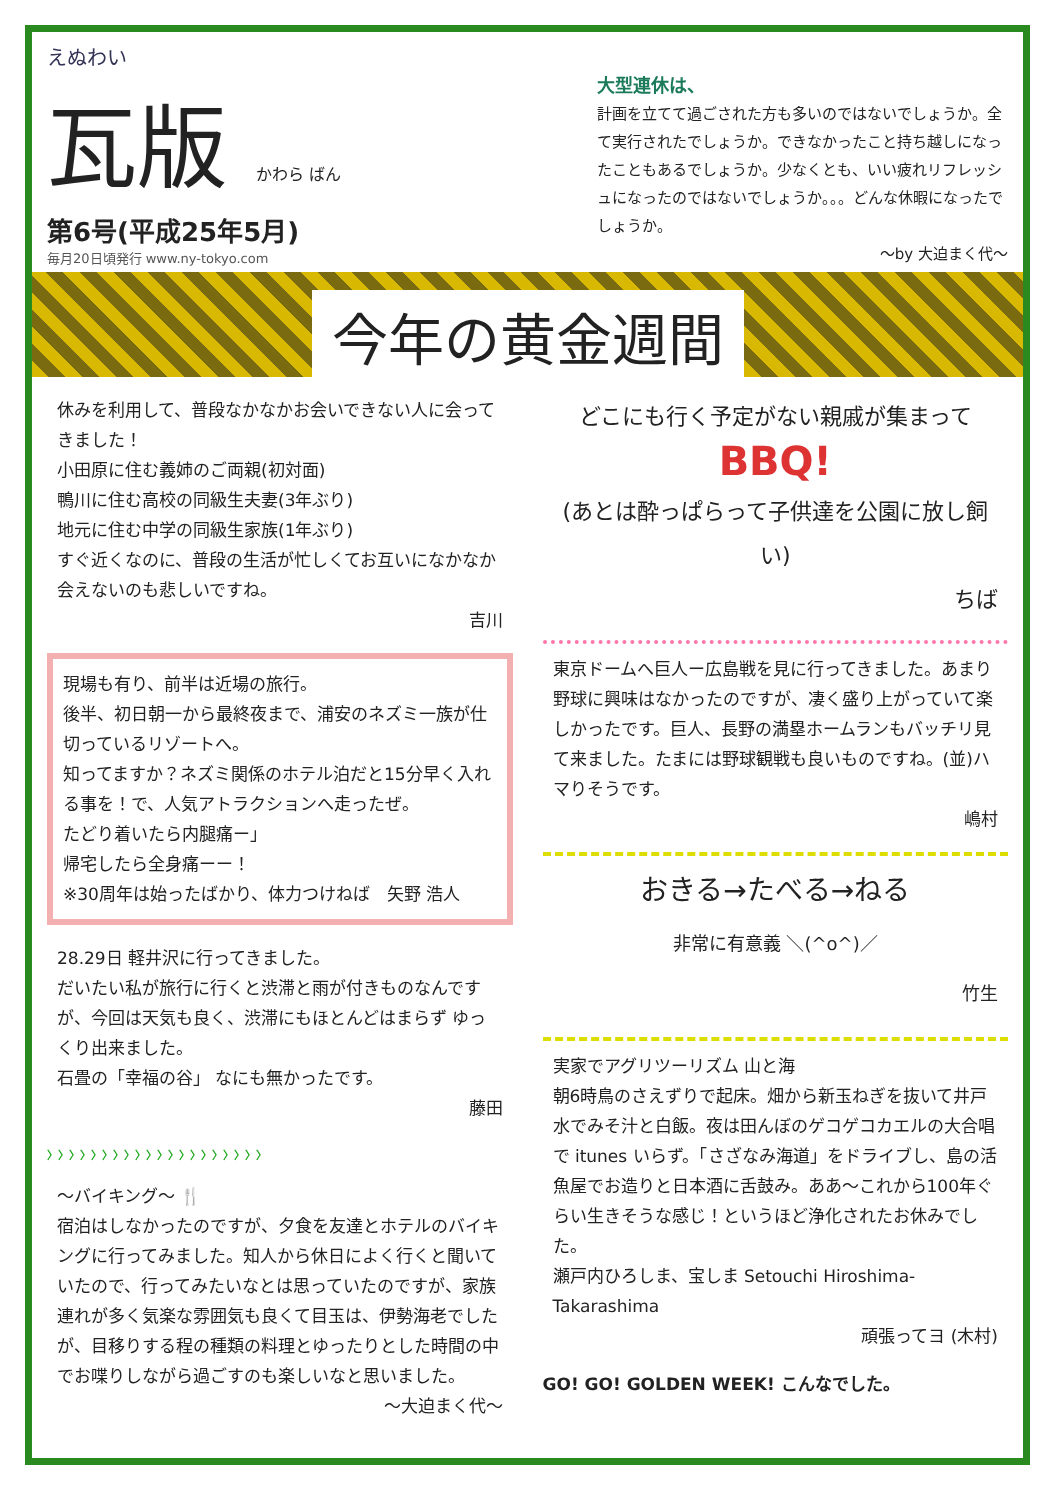えぬわい
瓦版 かわら ばん
第6号(平成25年5月)
毎月20日頃発行 www.ny-tokyo.com
大型連休は、
計画を立てて過ごされた方も多いのではないでしょうか。全て実行されたでしょうか。できなかったこと持ち越しになったこともあるでしょうか。少なくとも、いい疲れリフレッシュになったのではないでしょうか。。。どんな休暇になったでしょうか。
～by 大迫まく代～
今年の黄金週間
休みを利用して、普段なかなかお会いできない人に会ってきました！
小田原に住む義姉のご両親(初対面)
鴨川に住む高校の同級生夫妻(3年ぶり)
地元に住む中学の同級生家族(1年ぶり)
すぐ近くなのに、普段の生活が忙しくてお互いになかなか会えないのも悲しいですね。
吉川
現場も有り、前半は近場の旅行。
後半、初日朝一から最終夜まで、浦安のネズミ一族が仕切っているリゾートへ。
知ってますか？ネズミ関係のホテル泊だと15分早く入れる事を！で、人気アトラクションへ走ったぜ。
たどり着いたら内腿痛ー」
帰宅したら全身痛ーー！
※30周年は始ったばかり、体力つけねば　矢野 浩人
28.29日 軽井沢に行ってきました。
だいたい私が旅行に行くと渋滞と雨が付きものなんですが、今回は天気も良く、渋滞にもほとんどはまらず ゆっくり出来ました。
石畳の「幸福の谷」 なにも無かったです。
藤田
〉〉〉〉〉〉〉〉〉〉〉〉〉〉〉〉〉〉〉〉
～バイキング～ 🍴
宿泊はしなかったのですが、夕食を友達とホテルのバイキングに行ってみました。知人から休日によく行くと聞いていたので、行ってみたいなとは思っていたのですが、家族連れが多く気楽な雰囲気も良くて目玉は、伊勢海老でしたが、目移りする程の種類の料理とゆったりとした時間の中でお喋りしながら過ごすのも楽しいなと思いました。
～大迫まく代～
どこにも行く予定がない親戚が集まって
BBQ!
(あとは酔っぱらって子供達を公園に放し飼い)
ちば
東京ドームへ巨人ー広島戦を見に行ってきました。あまり野球に興味はなかったのですが、凄く盛り上がっていて楽しかったです。巨人、長野の満塁ホームランもバッチリ見て来ました。たまには野球観戦も良いものですね。(並)ハマりそうです。
嶋村
おきる→たべる→ねる
非常に有意義 ＼(^o^)／
竹生
実家でアグリツーリズム 山と海
朝6時鳥のさえずりで起床。畑から新玉ねぎを抜いて井戸水でみそ汁と白飯。夜は田んぼのゲコゲコカエルの大合唱で itunes いらず。「さざなみ海道」をドライブし、島の活魚屋でお造りと日本酒に舌鼓み。ああ～これから100年ぐらい生きそうな感じ！というほど浄化されたお休みでした。
瀬戸内ひろしま、宝しま Setouchi Hiroshima-Takarashima
頑張ってヨ (木村)
GO! GO! GOLDEN WEEK! こんなでした。